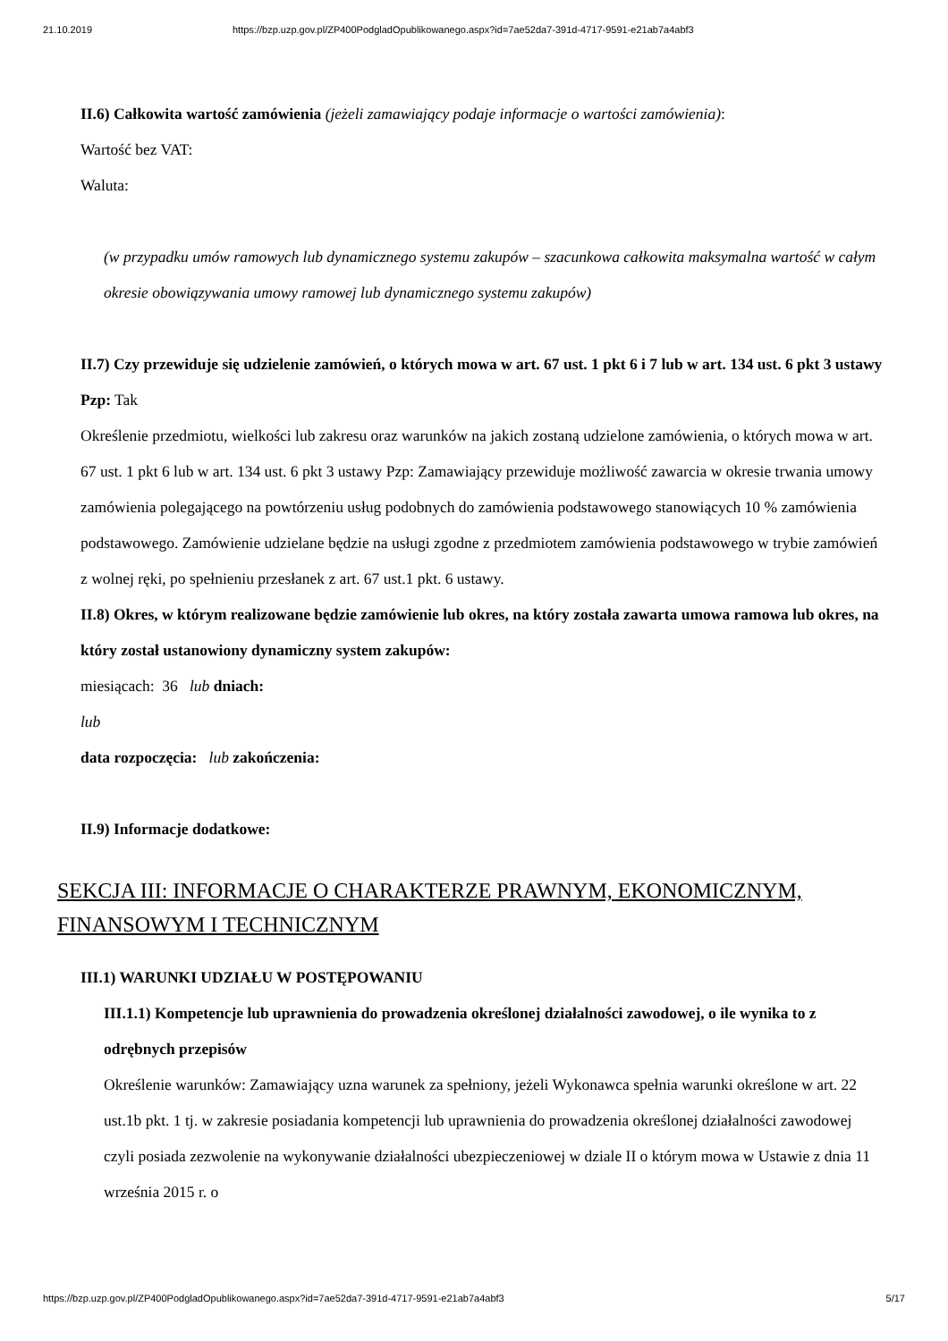21.10.2019 https://bzp.uzp.gov.pl/ZP400PodgladOpublikowanego.aspx?id=7ae52da7-391d-4717-9591-e21ab7a4abf3
II.6) Całkowita wartość zamówienia (jeżeli zamawiający podaje informacje o wartości zamówienia):
Wartość bez VAT:
Waluta:
(w przypadku umów ramowych lub dynamicznego systemu zakupów – szacunkowa całkowita maksymalna wartość w całym okresie obowiązywania umowy ramowej lub dynamicznego systemu zakupów)
II.7) Czy przewiduje się udzielenie zamówień, o których mowa w art. 67 ust. 1 pkt 6 i 7 lub w art. 134 ust. 6 pkt 3 ustawy Pzp: Tak
Określenie przedmiotu, wielkości lub zakresu oraz warunków na jakich zostaną udzielone zamówienia, o których mowa w art. 67 ust. 1 pkt 6 lub w art. 134 ust. 6 pkt 3 ustawy Pzp: Zamawiający przewiduje możliwość zawarcia w okresie trwania umowy zamówienia polegającego na powtórzeniu usług podobnych do zamówienia podstawowego stanowiących 10 % zamówienia podstawowego. Zamówienie udzielane będzie na usługi zgodne z przedmiotem zamówienia podstawowego w trybie zamówień z wolnej ręki, po spełnieniu przesłanek z art. 67 ust.1 pkt. 6 ustawy.
II.8) Okres, w którym realizowane będzie zamówienie lub okres, na który została zawarta umowa ramowa lub okres, na który został ustanowiony dynamiczny system zakupów:
miesiącach: 36 lub dniach:
lub
data rozpoczęcia: lub zakończenia:
II.9) Informacje dodatkowe:
SEKCJA III: INFORMACJE O CHARAKTERZE PRAWNYM, EKONOMICZNYM, FINANSOWYM I TECHNICZNYM
III.1) WARUNKI UDZIAŁU W POSTĘPOWANIU
III.1.1) Kompetencje lub uprawnienia do prowadzenia określonej działalności zawodowej, o ile wynika to z odrębnych przepisów
Określenie warunków: Zamawiający uzna warunek za spełniony, jeżeli Wykonawca spełnia warunki określone w art. 22 ust.1b pkt. 1 tj. w zakresie posiadania kompetencji lub uprawnienia do prowadzenia określonej działalności zawodowej czyli posiada zezwolenie na wykonywanie działalności ubezpieczeniowej w dziale II o którym mowa w Ustawie z dnia 11 września 2015 r. o
https://bzp.uzp.gov.pl/ZP400PodgladOpublikowanego.aspx?id=7ae52da7-391d-4717-9591-e21ab7a4abf3 5/17